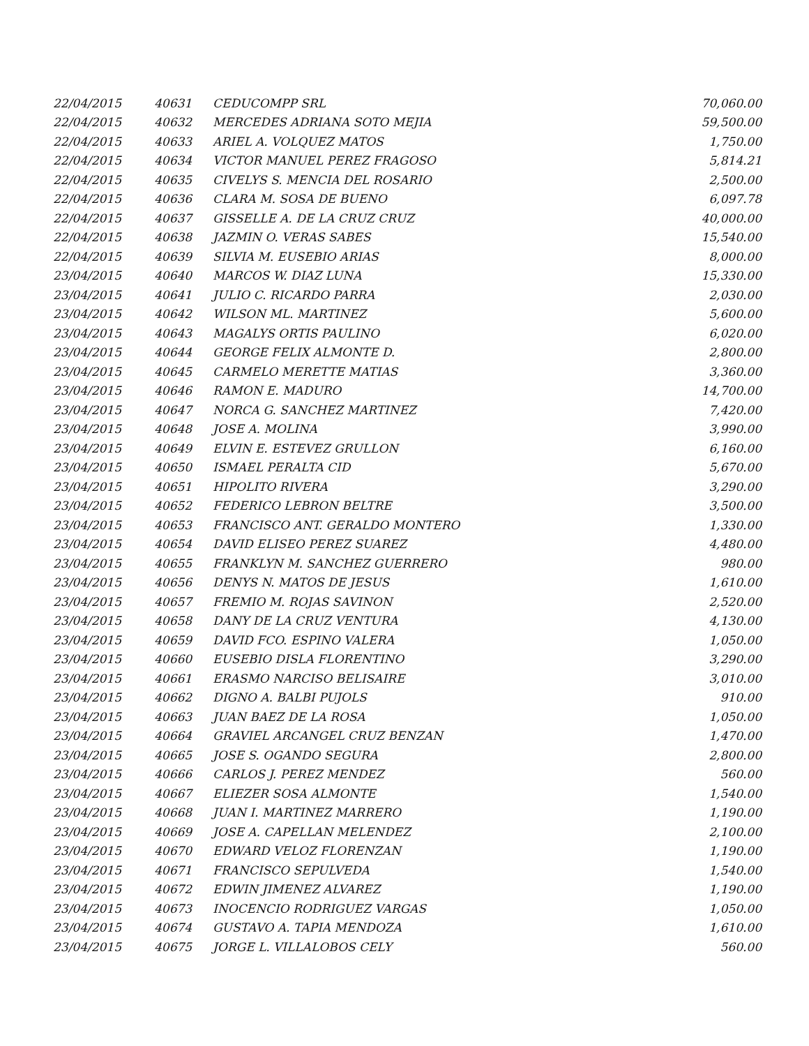| 22/04/2015 | 40631 | CEDUCOMPP SRL | 70,060.00 |
| 22/04/2015 | 40632 | MERCEDES ADRIANA SOTO MEJIA | 59,500.00 |
| 22/04/2015 | 40633 | ARIEL A. VOLQUEZ MATOS | 1,750.00 |
| 22/04/2015 | 40634 | VICTOR MANUEL PEREZ FRAGOSO | 5,814.21 |
| 22/04/2015 | 40635 | CIVELYS S. MENCIA DEL ROSARIO | 2,500.00 |
| 22/04/2015 | 40636 | CLARA M. SOSA DE BUENO | 6,097.78 |
| 22/04/2015 | 40637 | GISSELLE A. DE LA CRUZ CRUZ | 40,000.00 |
| 22/04/2015 | 40638 | JAZMIN O. VERAS SABES | 15,540.00 |
| 22/04/2015 | 40639 | SILVIA M. EUSEBIO ARIAS | 8,000.00 |
| 23/04/2015 | 40640 | MARCOS W. DIAZ LUNA | 15,330.00 |
| 23/04/2015 | 40641 | JULIO C. RICARDO PARRA | 2,030.00 |
| 23/04/2015 | 40642 | WILSON ML. MARTINEZ | 5,600.00 |
| 23/04/2015 | 40643 | MAGALYS ORTIS PAULINO | 6,020.00 |
| 23/04/2015 | 40644 | GEORGE FELIX ALMONTE D. | 2,800.00 |
| 23/04/2015 | 40645 | CARMELO MERETTE MATIAS | 3,360.00 |
| 23/04/2015 | 40646 | RAMON E. MADURO | 14,700.00 |
| 23/04/2015 | 40647 | NORCA G. SANCHEZ MARTINEZ | 7,420.00 |
| 23/04/2015 | 40648 | JOSE A. MOLINA | 3,990.00 |
| 23/04/2015 | 40649 | ELVIN E. ESTEVEZ GRULLON | 6,160.00 |
| 23/04/2015 | 40650 | ISMAEL PERALTA CID | 5,670.00 |
| 23/04/2015 | 40651 | HIPOLITO RIVERA | 3,290.00 |
| 23/04/2015 | 40652 | FEDERICO LEBRON BELTRE | 3,500.00 |
| 23/04/2015 | 40653 | FRANCISCO ANT. GERALDO MONTERO | 1,330.00 |
| 23/04/2015 | 40654 | DAVID ELISEO PEREZ SUAREZ | 4,480.00 |
| 23/04/2015 | 40655 | FRANKLYN M. SANCHEZ GUERRERO | 980.00 |
| 23/04/2015 | 40656 | DENYS N. MATOS DE JESUS | 1,610.00 |
| 23/04/2015 | 40657 | FREMIO M. ROJAS SAVINON | 2,520.00 |
| 23/04/2015 | 40658 | DANY DE LA CRUZ VENTURA | 4,130.00 |
| 23/04/2015 | 40659 | DAVID FCO. ESPINO VALERA | 1,050.00 |
| 23/04/2015 | 40660 | EUSEBIO DISLA FLORENTINO | 3,290.00 |
| 23/04/2015 | 40661 | ERASMO NARCISO BELISAIRE | 3,010.00 |
| 23/04/2015 | 40662 | DIGNO A. BALBI PUJOLS | 910.00 |
| 23/04/2015 | 40663 | JUAN BAEZ DE LA ROSA | 1,050.00 |
| 23/04/2015 | 40664 | GRAVIEL ARCANGEL CRUZ BENZAN | 1,470.00 |
| 23/04/2015 | 40665 | JOSE S. OGANDO SEGURA | 2,800.00 |
| 23/04/2015 | 40666 | CARLOS J. PEREZ MENDEZ | 560.00 |
| 23/04/2015 | 40667 | ELIEZER SOSA ALMONTE | 1,540.00 |
| 23/04/2015 | 40668 | JUAN I. MARTINEZ MARRERO | 1,190.00 |
| 23/04/2015 | 40669 | JOSE A. CAPELLAN MELENDEZ | 2,100.00 |
| 23/04/2015 | 40670 | EDWARD VELOZ FLORENZAN | 1,190.00 |
| 23/04/2015 | 40671 | FRANCISCO SEPULVEDA | 1,540.00 |
| 23/04/2015 | 40672 | EDWIN JIMENEZ ALVAREZ | 1,190.00 |
| 23/04/2015 | 40673 | INOCENCIO RODRIGUEZ VARGAS | 1,050.00 |
| 23/04/2015 | 40674 | GUSTAVO A. TAPIA MENDOZA | 1,610.00 |
| 23/04/2015 | 40675 | JORGE L. VILLALOBOS CELY | 560.00 |